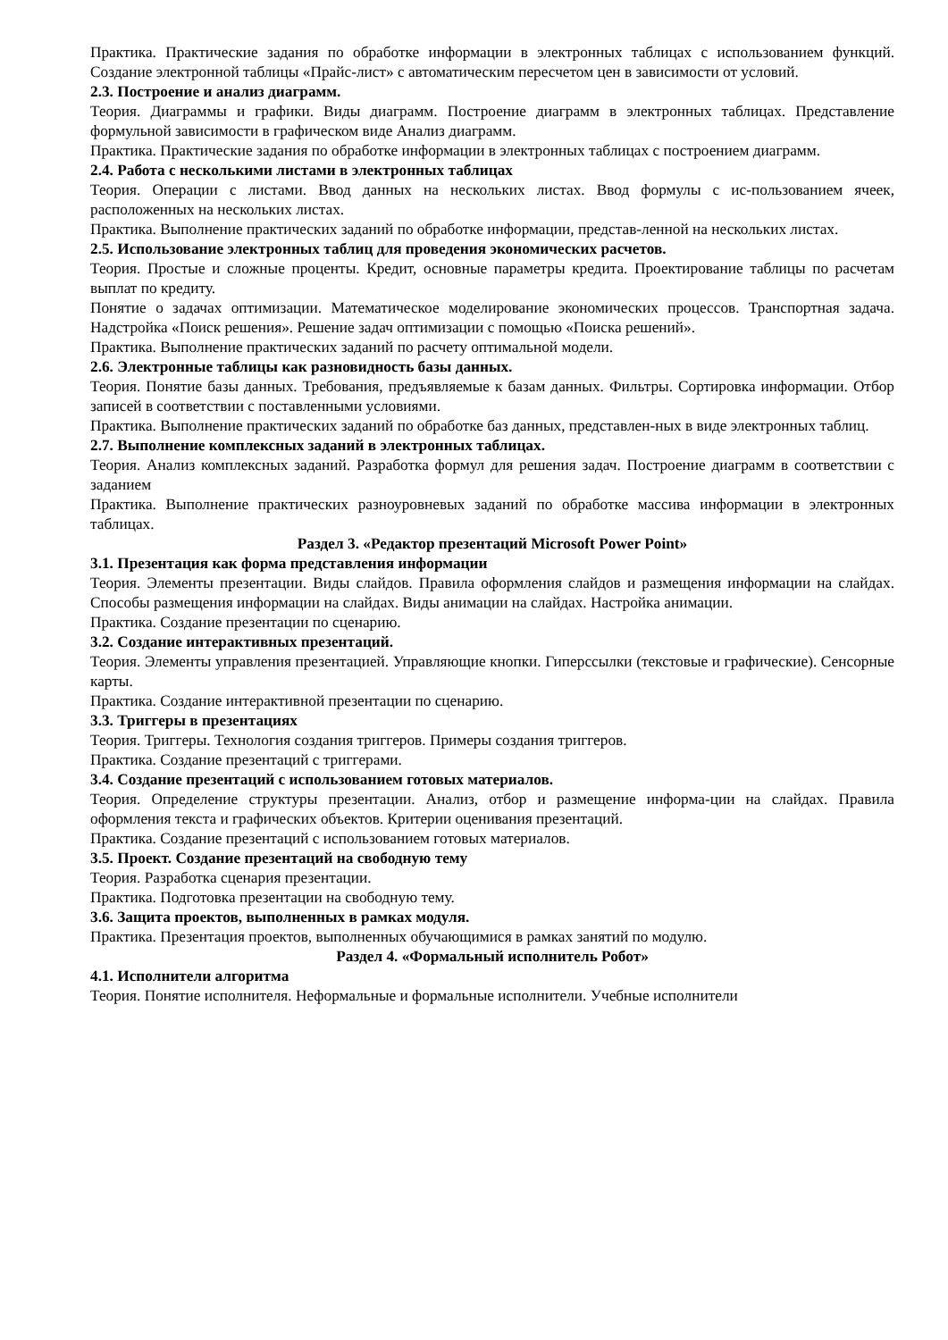Практика. Практические задания по обработке информации в электронных таблицах с использованием функций. Создание электронной таблицы «Прайс-лист» с автоматическим пересчетом цен в зависимости от условий.
2.3. Построение и анализ диаграмм.
Теория. Диаграммы и графики. Виды диаграмм. Построение диаграмм в электронных таблицах. Представление формульной зависимости в графическом виде Анализ диаграмм.
Практика. Практические задания по обработке информации в электронных таблицах с построением диаграмм.
2.4. Работа с несколькими листами в электронных таблицах
Теория. Операции с листами. Ввод данных на нескольких листах. Ввод формулы с ис-пользованием ячеек, расположенных на нескольких листах.
Практика. Выполнение практических заданий по обработке информации, представ-ленной на нескольких листах.
2.5. Использование электронных таблиц для проведения экономических расчетов.
Теория. Простые и сложные проценты. Кредит, основные параметры кредита. Проектирование таблицы по расчетам выплат по кредиту.
Понятие о задачах оптимизации. Математическое моделирование экономических процессов. Транспортная задача. Надстройка «Поиск решения». Решение задач оптимизации с помощью «Поиска решений».
Практика. Выполнение практических заданий по расчету оптимальной модели.
2.6. Электронные таблицы как разновидность базы данных.
Теория. Понятие базы данных. Требования, предъявляемые к базам данных. Фильтры. Сортировка информации. Отбор записей в соответствии с поставленными условиями.
Практика. Выполнение практических заданий по обработке баз данных, представлен-ных в виде электронных таблиц.
2.7. Выполнение комплексных заданий в электронных таблицах.
Теория. Анализ комплексных заданий. Разработка формул для решения задач. Построение диаграмм в соответствии с заданием
Практика. Выполнение практических разноуровневых заданий по обработке массива информации в электронных таблицах.
Раздел 3. «Редактор презентаций Microsoft Power Point»
3.1. Презентация как форма представления информации
Теория. Элементы презентации. Виды слайдов. Правила оформления слайдов и размещения информации на слайдах. Способы размещения информации на слайдах. Виды анимации на слайдах. Настройка анимации.
Практика. Создание презентации по сценарию.
3.2. Создание интерактивных презентаций.
Теория. Элементы управления презентацией. Управляющие кнопки. Гиперссылки (текстовые и графические). Сенсорные карты.
Практика. Создание интерактивной презентации по сценарию.
3.3. Триггеры в презентациях
Теория. Триггеры. Технология создания триггеров. Примеры создания триггеров.
Практика. Создание презентаций с триггерами.
3.4. Создание презентаций с использованием готовых материалов.
Теория. Определение структуры презентации. Анализ, отбор и размещение информа-ции на слайдах. Правила оформления текста и графических объектов. Критерии оценивания презентаций.
Практика. Создание презентаций с использованием готовых материалов.
3.5. Проект. Создание презентаций на свободную тему
Теория. Разработка сценария презентации.
Практика. Подготовка презентации на свободную тему.
3.6. Защита проектов, выполненных в рамках модуля.
Практика. Презентация проектов, выполненных обучающимися в рамках занятий по модулю.
Раздел 4. «Формальный исполнитель Робот»
4.1. Исполнители алгоритма
Теория. Понятие исполнителя. Неформальные и формальные исполнители. Учебные исполнители